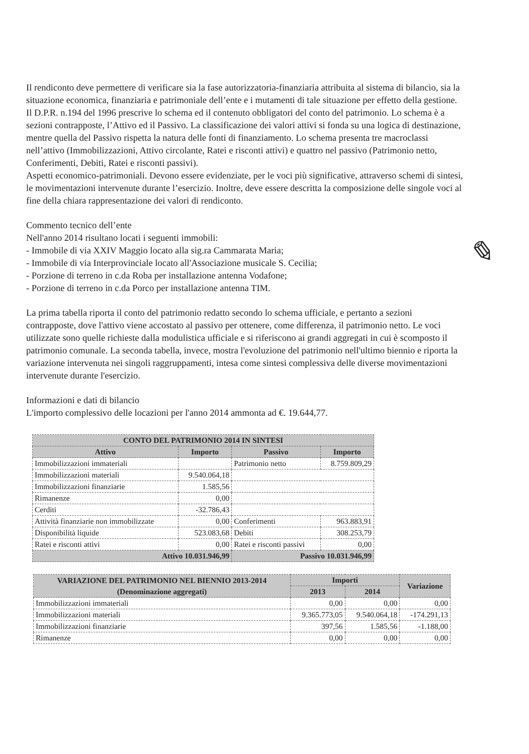Il rendiconto deve permettere di verificare sia la fase autorizzatoria-finanziaria attribuita al sistema di bilancio, sia la situazione economica, finanziaria e patrimoniale dell’ente e i mutamenti di tale situazione per effetto della gestione.
Il D.P.R. n.194 del 1996 prescrive lo schema ed il contenuto obbligatori del conto del patrimonio. Lo schema è a sezioni contrapposte, l’Attivo ed il Passivo. La classificazione dei valori attivi si fonda su una logica di destinazione, mentre quella del Passivo rispetta la natura delle fonti di finanziamento. Lo schema presenta tre macroclassi nell’attivo (Immobilizzazioni, Attivo circolante, Ratei e risconti attivi) e quattro nel passivo (Patrimonio netto, Conferimenti, Debiti, Ratei e risconti passivi).
Aspetti economico-patrimoniali. Devono essere evidenziate, per le voci più significative, attraverso schemi di sintesi, le movimentazioni intervenute durante l’esercizio. Inoltre, deve essere descritta la composizione delle singole voci al fine della chiara rappresentazione dei valori di rendiconto.
Commento tecnico dell’ente
Nell'anno 2014 risultano locati i seguenti immobili:
- Immobile di via XXIV Maggio locato alla sig.ra Cammarata Maria;
- Immobile di via Interprovinciale locato all'Associazione musicale S. Cecilia;
- Porzione di terreno in c.da Roba per installazione antenna Vodafone;
- Porzione di terreno in c.da Porco per installazione antenna TIM.
La prima tabella riporta il conto del patrimonio redatto secondo lo schema ufficiale, e pertanto a sezioni contrapposte, dove l'attivo viene accostato al passivo per ottenere, come differenza, il patrimonio netto. Le voci utilizzate sono quelle richieste dalla modulistica ufficiale e si riferiscono ai grandi aggregati in cui è scomposto il patrimonio comunale. La seconda tabella, invece, mostra l'evoluzione del patrimonio nell'ultimo biennio e riporta la variazione intervenuta nei singoli raggruppamenti, intesa come sintesi complessiva delle diverse movimentazioni intervenute durante l'esercizio.
Informazioni e dati di bilancio
L'importo complessivo delle locazioni per l'anno 2014 ammonta ad €. 19.644,77.
| CONTO DEL PATRIMONIO 2014 IN SINTESI | | | |
| --- | --- | --- | --- |
| Attivo | Importo | Passivo | Importo |
| Immobilizzazioni immateriali | | Patrimonio netto | 8.759.809,29 |
| Immobilizzazioni materiali | 9.540.064,18 | | |
| Immobilizzazioni finanziarie | 1.585,56 | | |
| Rimanenze | 0,00 | | |
| Cerditi | -32.786,43 | | |
| Attività finanziarie non immobilizzate | 0,00 | Conferimenti | 963.883,91 |
| Disponibilità liquide | 523.083,68 | Debiti | 308.253,79 |
| Ratei e risconti attivi | 0,00 | Ratei e risconti passivi | 0,00 |
| Attivo 10.031.946,99 | | Passivo 10.031.946,99 | |
| VARIAZIONE DEL PATRIMONIO NEL BIENNIO 2013-2014 (Denominazione aggregati) | Importi | | Variazione |
| --- | --- | --- | --- |
| | 2013 | 2014 | |
| Immobilizzazioni immateriali | 0,00 | 0,00 | 0,00 |
| Immobilizzazioni materiali | 9.365.773,05 | 9.540.064,18 | -174.291,13 |
| Immobilizzazioni finanziarie | 397,56 | 1.585,56 | -1.188,00 |
| Rimanenze | 0,00 | 0,00 | 0,00 |
✎